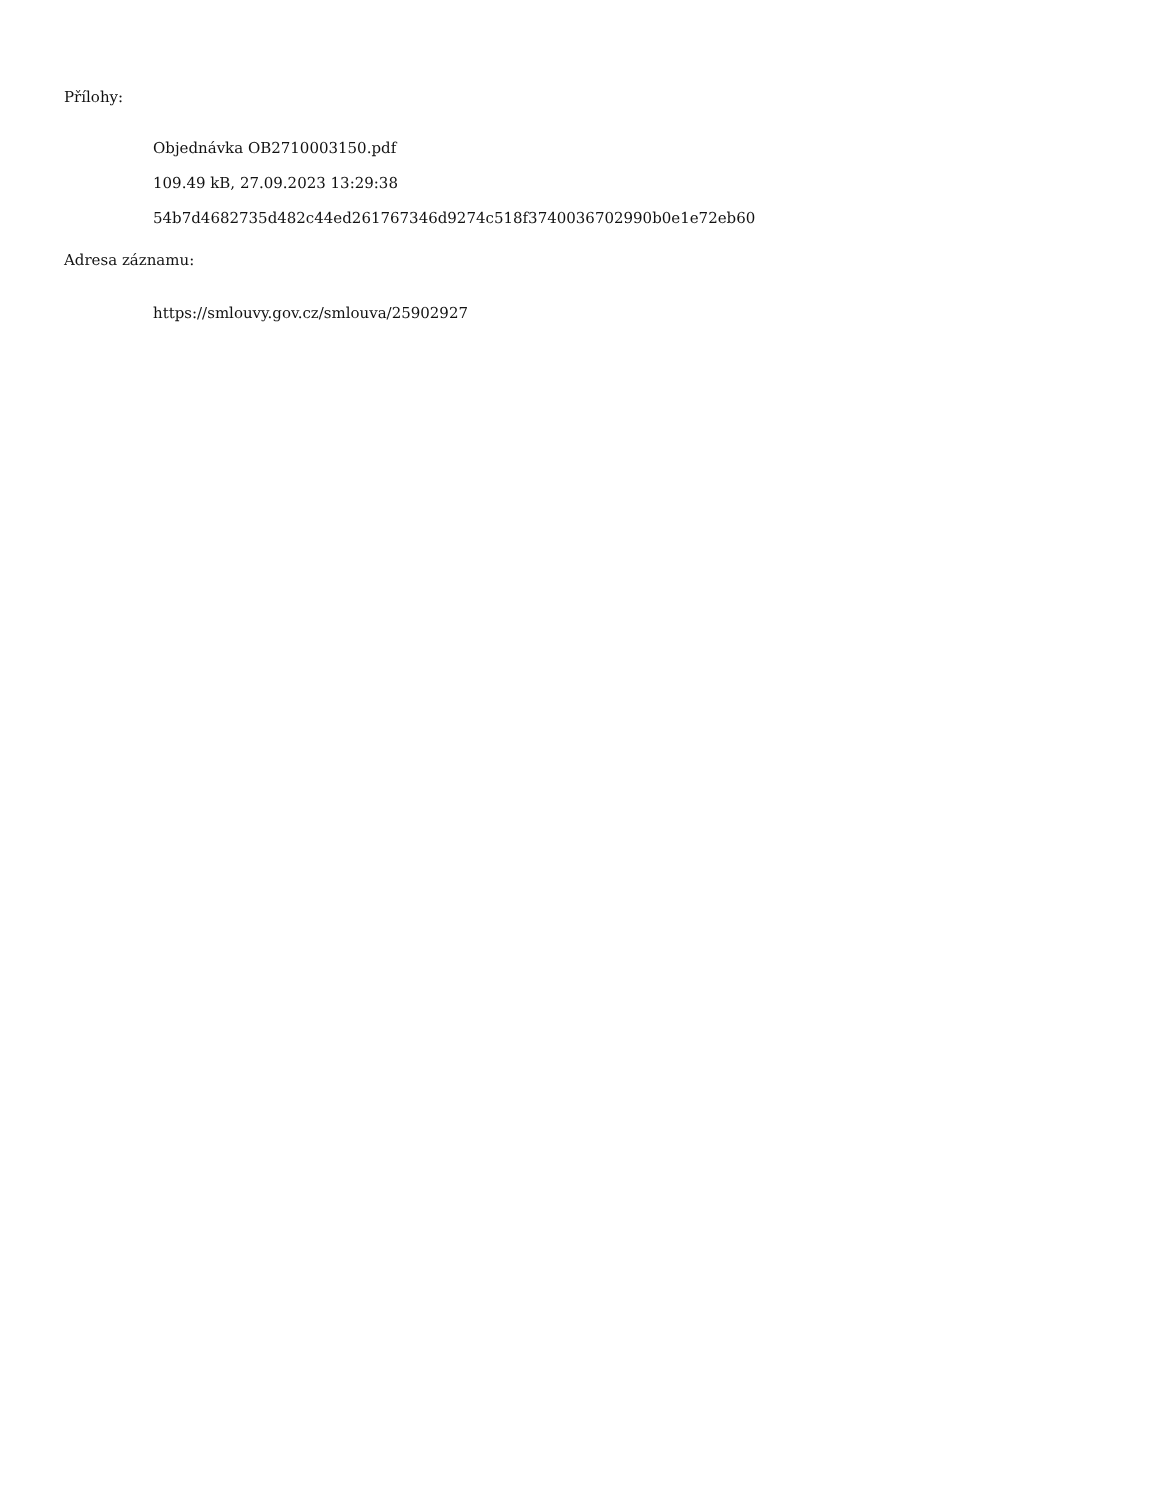Přílohy:
Objednávka OB2710003150.pdf
109.49 kB, 27.09.2023 13:29:38
54b7d4682735d482c44ed261767346d9274c518f3740036702990b0e1e72eb60
Adresa záznamu:
https://smlouvy.gov.cz/smlouva/25902927